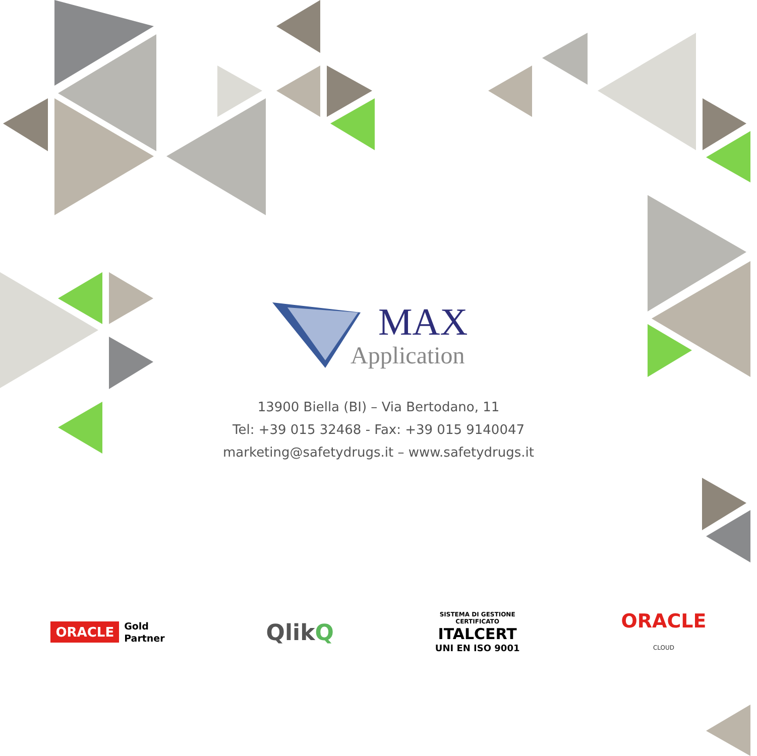MAX
Application
13900 Biella (BI) – Via Bertodano, 11
Tel: +39 015 32468 - Fax: +39 015 9140047
marketing@safetydrugs.it – www.safetydrugs.it
ORACLE Gold
Partner
QlikQ
SISTEMA DI GESTIONE
CERTIFICATO
ITALCERT
UNI EN ISO 9001
ORACLE
CLOUD